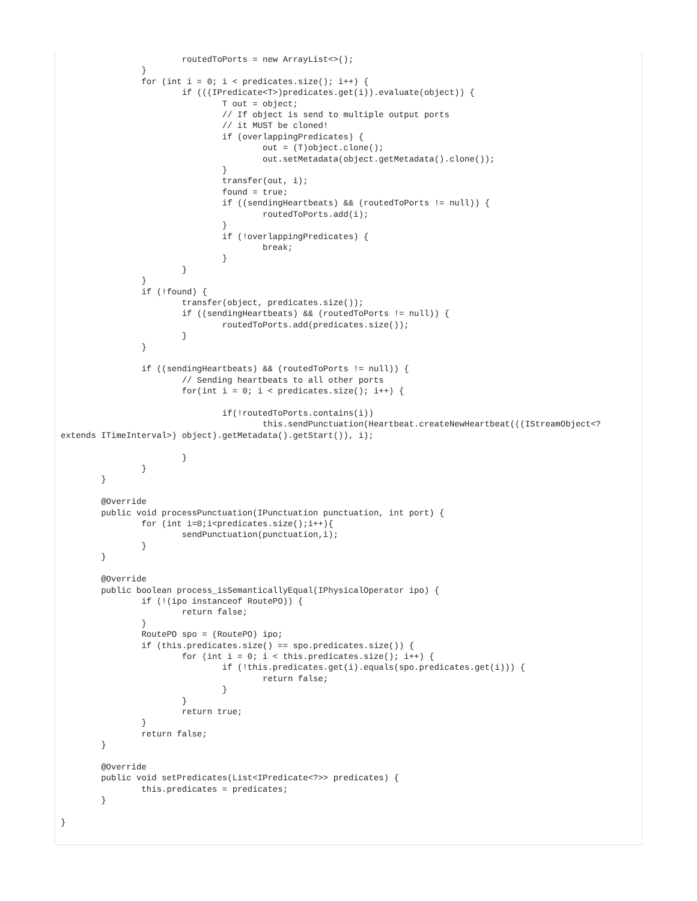routedToPorts = new ArrayList<>();
                }
                for (int i = 0; i < predicates.size(); i++) {
                        if (((IPredicate<T>)predicates.get(i)).evaluate(object)) {
                                T out = object;
                                // If object is send to multiple output ports
                                // it MUST be cloned!
                                if (overlappingPredicates) {
                                        out = (T)object.clone();
                                        out.setMetadata(object.getMetadata().clone());
                                }
                                transfer(out, i);
                                found = true;
                                if ((sendingHeartbeats) && (routedToPorts != null)) {
                                        routedToPorts.add(i);
                                }
                                if (!overlappingPredicates) {
                                        break;
                                }
                        }
                }
                if (!found) {
                        transfer(object, predicates.size());
                        if ((sendingHeartbeats) && (routedToPorts != null)) {
                                routedToPorts.add(predicates.size());
                        }
                }

                if ((sendingHeartbeats) && (routedToPorts != null)) {
                        // Sending heartbeats to all other ports
                        for(int i = 0; i < predicates.size(); i++) {

                                if(!routedToPorts.contains(i))
                                        this.sendPunctuation(Heartbeat.createNewHeartbeat(((IStreamObject<?
extends ITimeInterval>) object).getMetadata().getStart()), i);

                        }
                }
        }

        @Override
        public void processPunctuation(IPunctuation punctuation, int port) {
                for (int i=0;i<predicates.size();i++){
                        sendPunctuation(punctuation,i);
                }
        }

        @Override
        public boolean process_isSemanticallyEqual(IPhysicalOperator ipo) {
                if (!(ipo instanceof RoutePO)) {
                        return false;
                }
                RoutePO spo = (RoutePO) ipo;
                if (this.predicates.size() == spo.predicates.size()) {
                        for (int i = 0; i < this.predicates.size(); i++) {
                                if (!this.predicates.get(i).equals(spo.predicates.get(i))) {
                                        return false;
                                }
                        }
                        return true;
                }
                return false;
        }

        @Override
        public void setPredicates(List<IPredicate<?>> predicates) {
                this.predicates = predicates;
        }

}